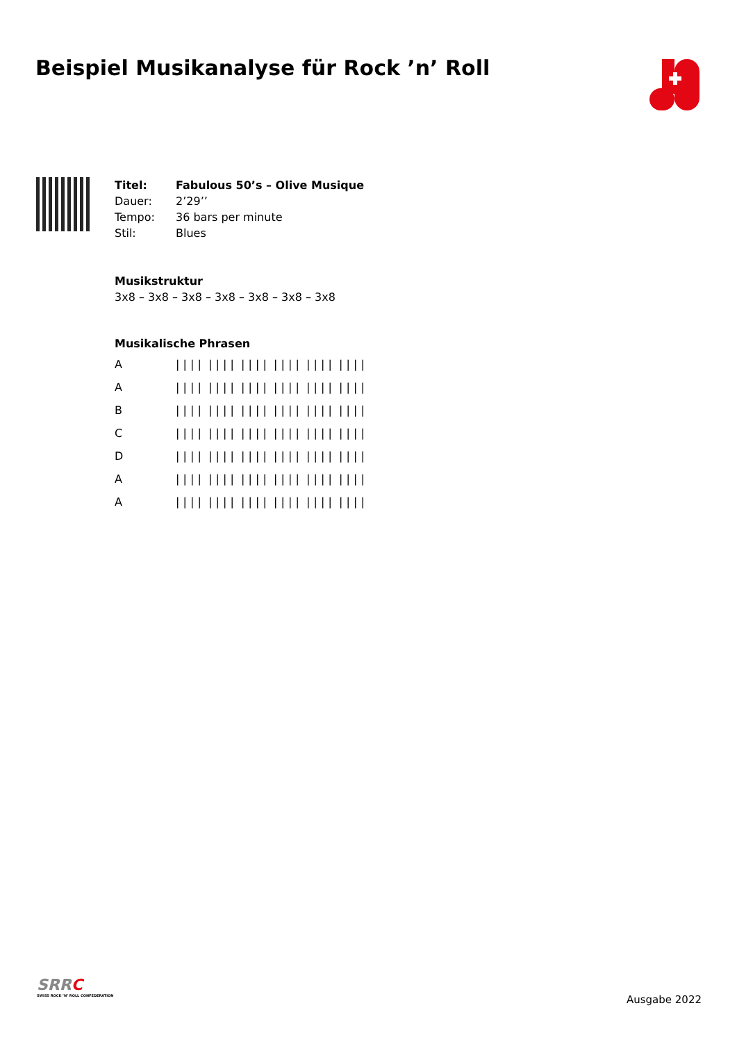Beispiel Musikanalyse für Rock ’n’ Roll
| Titel: | Fabulous 50’s – Olive Musique |
| Dauer: | 2’29’’ |
| Tempo: | 36 bars per minute |
| Stil: | Blues |
Musikstruktur
3x8 – 3x8 – 3x8 – 3x8 – 3x8 – 3x8 – 3x8
Musikalische Phrasen
| A | / / / / / / / / / / / / / / / / / / / / / / / / |
| A | / / / / / / / / / / / / / / / / / / / / / / / / |
| B | / / / / / / / / / / / / / / / / / / / / / / / / |
| C | / / / / / / / / / / / / / / / / / / / / / / / / |
| D | / / / / / / / / / / / / / / / / / / / / / / / / |
| A | / / / / / / / / / / / / / / / / / / / / / / / / |
| A | / / / / / / / / / / / / / / / / / / / / / / / / |
SRRC
SWISS ROCK ’N’ ROLL CONFEDERATION
Ausgabe 2022